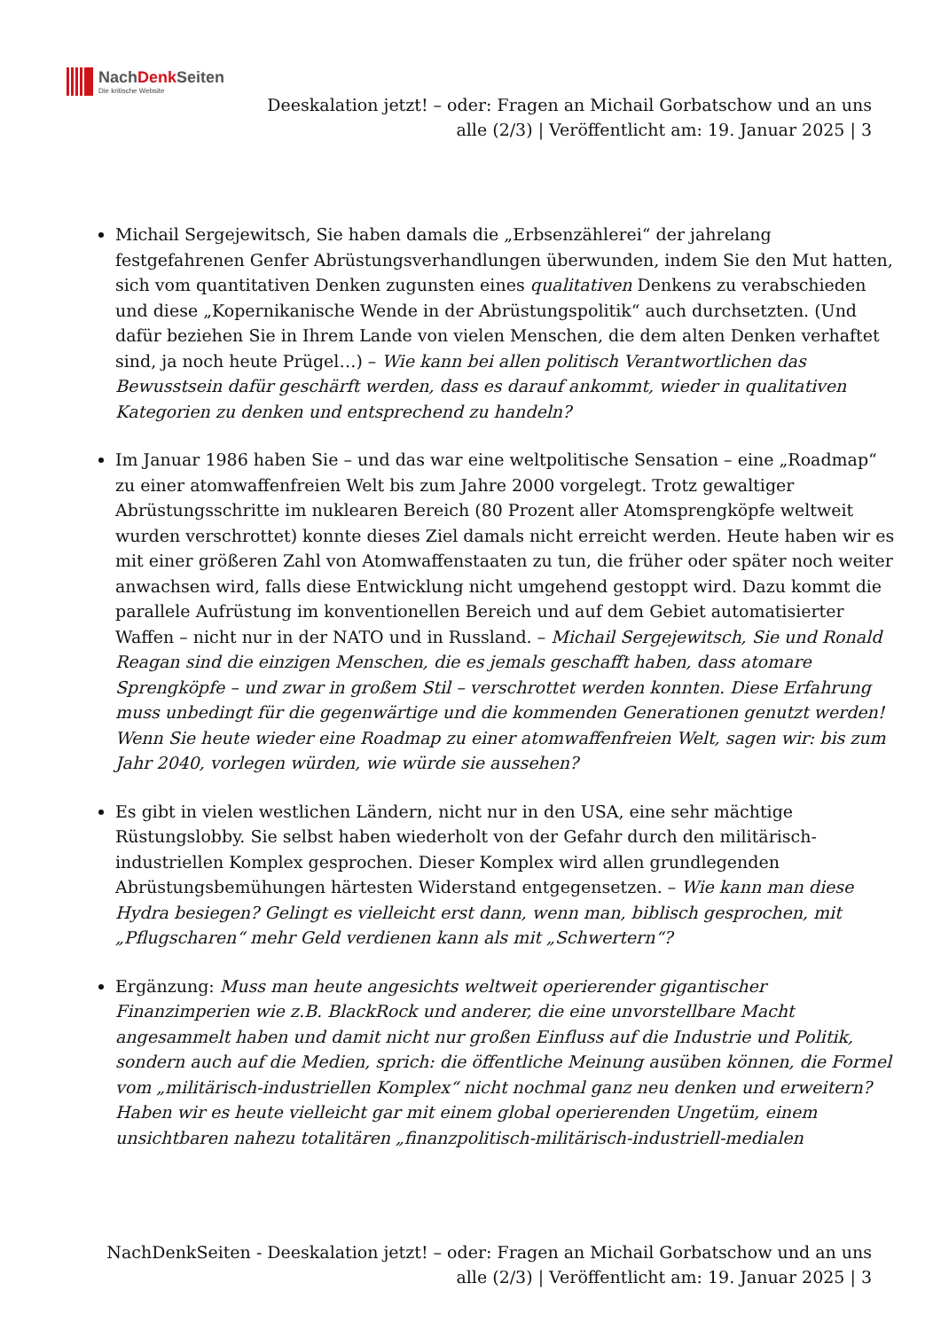NachDenk Seiten
Die kritische Website
Deeskalation jetzt! – oder: Fragen an Michail Gorbatschow und an uns alle (2/3) | Veröffentlicht am: 19. Januar 2025 | 3
Michail Sergejewitsch, Sie haben damals die „Erbsenzählerei“ der jahrelang festgefahrenen Genfer Abrüstungsverhandlungen überwunden, indem Sie den Mut hatten, sich vom quantitativen Denken zugunsten eines qualitativen Denkens zu verabschieden und diese „Kopernikanische Wende in der Abrüstungspolitik“ auch durchsetzten. (Und dafür beziehen Sie in Ihrem Lande von vielen Menschen, die dem alten Denken verhaftet sind, ja noch heute Prügel…) – Wie kann bei allen politisch Verantwortlichen das Bewusstsein dafür geschärft werden, dass es darauf ankommt, wieder in qualitativen Kategorien zu denken und entsprechend zu handeln?
Im Januar 1986 haben Sie – und das war eine weltpolitische Sensation – eine „Roadmap“ zu einer atomwaffenfreien Welt bis zum Jahre 2000 vorgelegt. Trotz gewaltiger Abrüstungsschritte im nuklearen Bereich (80 Prozent aller Atomsprengköpfe weltweit wurden verschrottet) konnte dieses Ziel damals nicht erreicht werden. Heute haben wir es mit einer größeren Zahl von Atomwaffenstaaten zu tun, die früher oder später noch weiter anwachsen wird, falls diese Entwicklung nicht umgehend gestoppt wird. Dazu kommt die parallele Aufrüstung im konventionellen Bereich und auf dem Gebiet automatisierter Waffen – nicht nur in der NATO und in Russland. – Michail Sergejewitsch, Sie und Ronald Reagan sind die einzigen Menschen, die es jemals geschafft haben, dass atomare Sprengköpfe – und zwar in großem Stil – verschrottet werden konnten. Diese Erfahrung muss unbedingt für die gegenwärtige und die kommenden Generationen genutzt werden! Wenn Sie heute wieder eine Roadmap zu einer atomwaffenfreien Welt, sagen wir: bis zum Jahr 2040, vorlegen würden, wie würde sie aussehen?
Es gibt in vielen westlichen Ländern, nicht nur in den USA, eine sehr mächtige Rüstungslobby. Sie selbst haben wiederholt von der Gefahr durch den militärisch-industriellen Komplex gesprochen. Dieser Komplex wird allen grundlegenden Abrüstungsbemühungen härtesten Widerstand entgegensetzen. – Wie kann man diese Hydra besiegen? Gelingt es vielleicht erst dann, wenn man, biblisch gesprochen, mit „Pflugscharen“ mehr Geld verdienen kann als mit „Schwertern“?
Ergänzung: Muss man heute angesichts weltweit operierender gigantischer Finanzimperien wie z.B. BlackRock und anderer, die eine unvorstellbare Macht angesammelt haben und damit nicht nur großen Einfluss auf die Industrie und Politik, sondern auch auf die Medien, sprich: die öffentliche Meinung ausüben können, die Formel vom „militärisch-industriellen Komplex“ nicht nochmal ganz neu denken und erweitern? Haben wir es heute vielleicht gar mit einem global operierenden Ungetüm, einem unsichtbaren nahezu totalitären „finanzpolitisch-militärisch-industriell-medialen
NachDenkSeiten - Deeskalation jetzt! – oder: Fragen an Michail Gorbatschow und an uns alle (2/3) | Veröffentlicht am: 19. Januar 2025 | 3